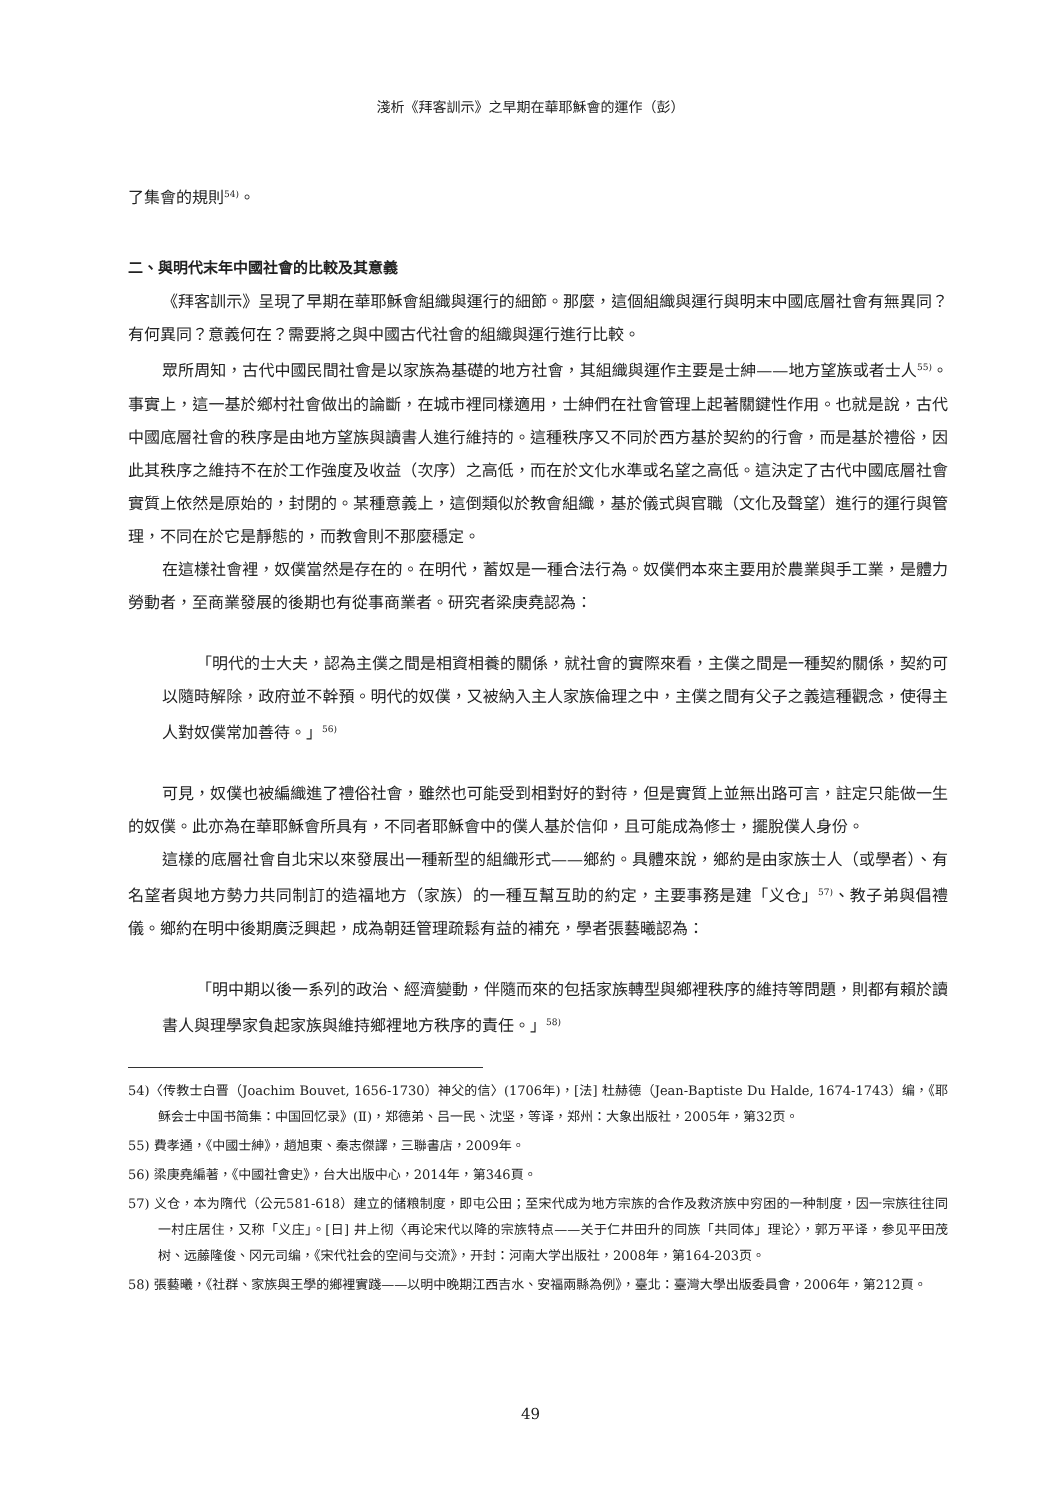淺析《拜客訓示》之早期在華耶穌會的運作（彭）
了集會的規則<sup>54)</sup>。
二、與明代末年中國社會的比較及其意義
《拜客訓示》呈現了早期在華耶穌會組織與運行的細節。那麼，這個組織與運行與明末中國底層社會有無異同？有何異同？意義何在？需要將之與中國古代社會的組織與運行進行比較。
眾所周知，古代中國民間社會是以家族為基礎的地方社會，其組織與運作主要是士紳——地方望族或者士人<sup>55)</sup>。事實上，這一基於鄉村社會做出的論斷，在城市裡同樣適用，士紳們在社會管理上起著關鍵性作用。也就是說，古代中國底層社會的秩序是由地方望族與讀書人進行維持的。這種秩序又不同於西方基於契約的行會，而是基於禮俗，因此其秩序之維持不在於工作強度及收益（次序）之高低，而在於文化水準或名望之高低。這決定了古代中國底層社會實質上依然是原始的，封閉的。某種意義上，這倒類似於教會組織，基於儀式與官職（文化及聲望）進行的運行與管理，不同在於它是靜態的，而教會則不那麼穩定。
在這樣社會裡，奴僕當然是存在的。在明代，蓄奴是一種合法行為。奴僕們本來主要用於農業與手工業，是體力勞動者，至商業發展的後期也有從事商業者。研究者梁庚堯認為：
「明代的士大夫，認為主僕之間是相資相養的關係，就社會的實際來看，主僕之間是一種契約關係，契約可以隨時解除，政府並不幹預。明代的奴僕，又被納入主人家族倫理之中，主僕之間有父子之義這種觀念，使得主人對奴僕常加善待。」<sup>56)</sup>
可見，奴僕也被編織進了禮俗社會，雖然也可能受到相對好的對待，但是實質上並無出路可言，註定只能做一生的奴僕。此亦為在華耶穌會所具有，不同者耶穌會中的僕人基於信仰，且可能成為修士，擺脫僕人身份。
這樣的底層社會自北宋以來發展出一種新型的組織形式——鄉約。具體來說，鄉約是由家族士人（或學者）、有名望者與地方勢力共同制訂的造福地方（家族）的一種互幫互助的約定，主要事務是建「义仓」<sup>57)</sup>、教子弟與倡禮儀。鄉約在明中後期廣泛興起，成為朝廷管理疏鬆有益的補充，學者張藝曦認為：
「明中期以後一系列的政治、經濟變動，伴隨而來的包括家族轉型與鄉裡秩序的維持等問題，則都有賴於讀書人與理學家負起家族與維持鄉裡地方秩序的責任。」<sup>58)</sup>
54)〈传教士白晋（Joachim Bouvet, 1656-1730）神父的信〉(1706年)，[法] 杜赫德（Jean-Baptiste Du Halde, 1674-1743）编，《耶稣会士中国书简集：中国回忆录》(Ⅱ)，郑德弟、吕一民、沈坚，等译，郑州：大象出版社，2005年，第32页。
55) 費孝通，《中國士紳》，趙旭東、秦志傑譯，三聯書店，2009年。
56) 梁庚堯編著，《中國社會史》，台大出版中心，2014年，第346頁。
57) 义仓，本为隋代（公元581-618）建立的储粮制度，即屯公田；至宋代成为地方宗族的合作及救济族中穷困的一种制度，因一宗族往往同一村庄居住，又称「义庄」。[日] 井上彻〈再论宋代以降的宗族特点——关于仁井田升的同族「共同体」理论〉，郭万平译，参见平田茂树、远藤隆俊、冈元司编，《宋代社会的空间与交流》，开封：河南大学出版社，2008年，第164-203页。
58) 張藝曦，《社群、家族與王學的鄉裡實踐——以明中晚期江西吉水、安福兩縣為例》，臺北：臺灣大學出版委員會，2006年，第212頁。
49